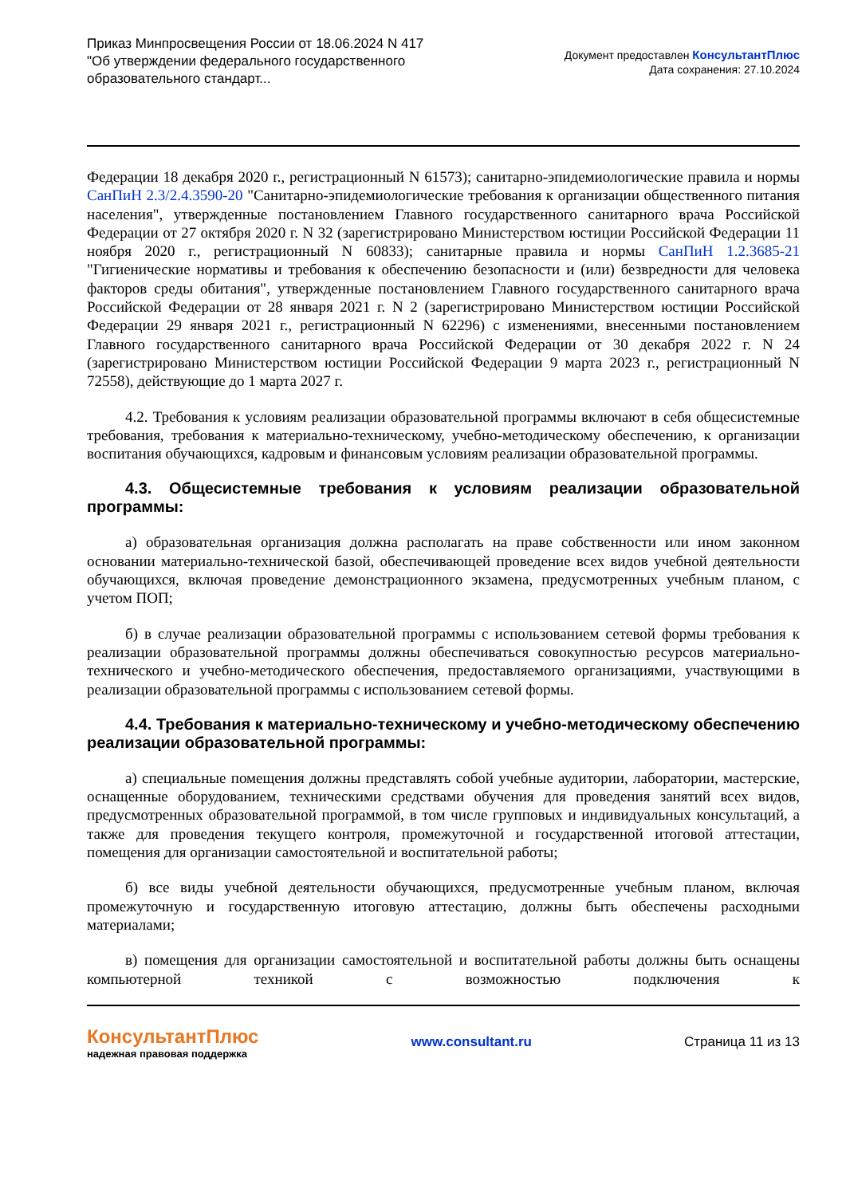Приказ Минпросвещения России от 18.06.2024 N 417
"Об утверждении федерального государственного
образовательного стандарт...
Документ предоставлен КонсультантПлюс
Дата сохранения: 27.10.2024
Федерации 18 декабря 2020 г., регистрационный N 61573); санитарно-эпидемиологические правила и нормы СанПиН 2.3/2.4.3590-20 "Санитарно-эпидемиологические требования к организации общественного питания населения", утвержденные постановлением Главного государственного санитарного врача Российской Федерации от 27 октября 2020 г. N 32 (зарегистрировано Министерством юстиции Российской Федерации 11 ноября 2020 г., регистрационный N 60833); санитарные правила и нормы СанПиН 1.2.3685-21 "Гигиенические нормативы и требования к обеспечению безопасности и (или) безвредности для человека факторов среды обитания", утвержденные постановлением Главного государственного санитарного врача Российской Федерации от 28 января 2021 г. N 2 (зарегистрировано Министерством юстиции Российской Федерации 29 января 2021 г., регистрационный N 62296) с изменениями, внесенными постановлением Главного государственного санитарного врача Российской Федерации от 30 декабря 2022 г. N 24 (зарегистрировано Министерством юстиции Российской Федерации 9 марта 2023 г., регистрационный N 72558), действующие до 1 марта 2027 г.
4.2. Требования к условиям реализации образовательной программы включают в себя общесистемные требования, требования к материально-техническому, учебно-методическому обеспечению, к организации воспитания обучающихся, кадровым и финансовым условиям реализации образовательной программы.
4.3. Общесистемные требования к условиям реализации образовательной программы:
а) образовательная организация должна располагать на праве собственности или ином законном основании материально-технической базой, обеспечивающей проведение всех видов учебной деятельности обучающихся, включая проведение демонстрационного экзамена, предусмотренных учебным планом, с учетом ПОП;
б) в случае реализации образовательной программы с использованием сетевой формы требования к реализации образовательной программы должны обеспечиваться совокупностью ресурсов материально-технического и учебно-методического обеспечения, предоставляемого организациями, участвующими в реализации образовательной программы с использованием сетевой формы.
4.4. Требования к материально-техническому и учебно-методическому обеспечению реализации образовательной программы:
а) специальные помещения должны представлять собой учебные аудитории, лаборатории, мастерские, оснащенные оборудованием, техническими средствами обучения для проведения занятий всех видов, предусмотренных образовательной программой, в том числе групповых и индивидуальных консультаций, а также для проведения текущего контроля, промежуточной и государственной итоговой аттестации, помещения для организации самостоятельной и воспитательной работы;
б) все виды учебной деятельности обучающихся, предусмотренные учебным планом, включая промежуточную и государственную итоговую аттестацию, должны быть обеспечены расходными материалами;
в) помещения для организации самостоятельной и воспитательной работы должны быть оснащены компьютерной техникой с возможностью подключения к
КонсультантПлюс
надежная правовая поддержка
www.consultant.ru Страница 11 из 13